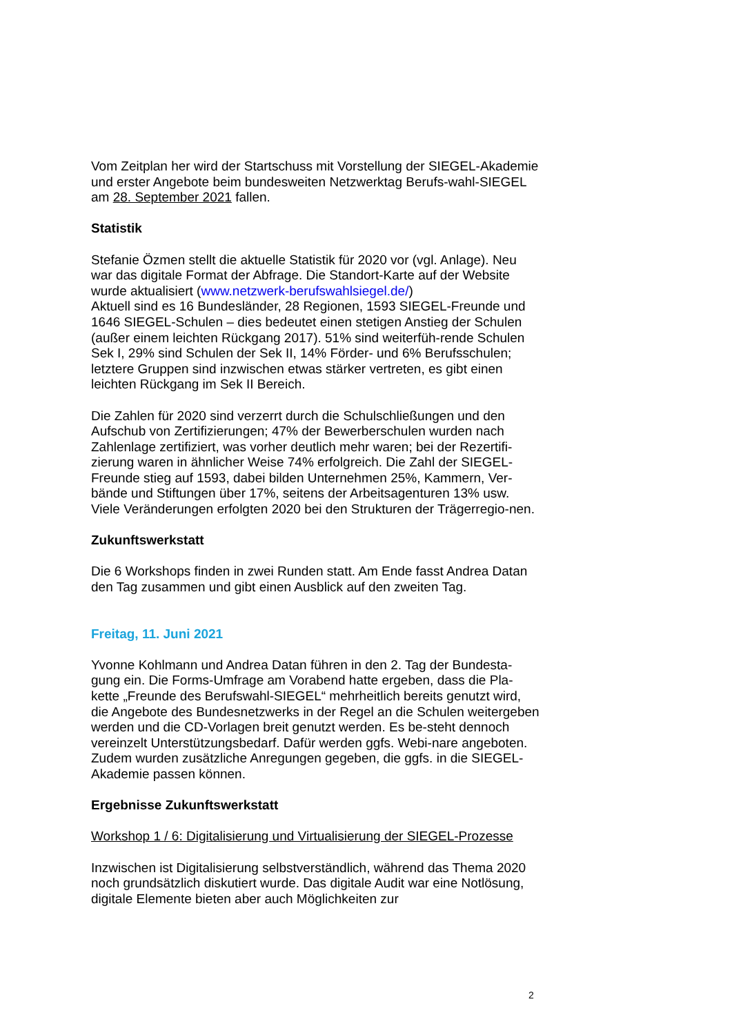Vom Zeitplan her wird der Startschuss mit Vorstellung der SIEGEL-Akademie und erster Angebote beim bundesweiten Netzwerktag Berufs-wahl-SIEGEL am 28. September 2021 fallen.
Statistik
Stefanie Özmen stellt die aktuelle Statistik für 2020 vor (vgl. Anlage). Neu war das digitale Format der Abfrage. Die Standort-Karte auf der Website wurde aktualisiert (www.netzwerk-berufswahlsiegel.de/)
Aktuell sind es 16 Bundesländer, 28 Regionen, 1593 SIEGEL-Freunde und 1646 SIEGEL-Schulen – dies bedeutet einen stetigen Anstieg der Schulen (außer einem leichten Rückgang 2017). 51% sind weiterfüh-rende Schulen Sek I, 29% sind Schulen der Sek II, 14% Förder- und 6% Berufsschulen; letztere Gruppen sind inzwischen etwas stärker vertreten, es gibt einen leichten Rückgang im Sek II Bereich.
Die Zahlen für 2020 sind verzerrt durch die Schulschließungen und den Aufschub von Zertifizierungen; 47% der Bewerberschulen wurden nach Zahlenlage zertifiziert, was vorher deutlich mehr waren; bei der Rezertifi-zierung waren in ähnlicher Weise 74% erfolgreich. Die Zahl der SIEGEL-Freunde stieg auf 1593, dabei bilden Unternehmen 25%, Kammern, Ver-bände und Stiftungen über 17%, seitens der Arbeitsagenturen 13% usw. Viele Veränderungen erfolgten 2020 bei den Strukturen der Trägerregio-nen.
Zukunftswerkstatt
Die 6 Workshops finden in zwei Runden statt. Am Ende fasst Andrea Datan den Tag zusammen und gibt einen Ausblick auf den zweiten Tag.
Freitag, 11. Juni 2021
Yvonne Kohlmann und Andrea Datan führen in den 2. Tag der Bundesta-gung ein. Die Forms-Umfrage am Vorabend hatte ergeben, dass die Pla-kette „Freunde des Berufswahl-SIEGEL“ mehrheitlich bereits genutzt wird, die Angebote des Bundesnetzwerks in der Regel an die Schulen weitergeben werden und die CD-Vorlagen breit genutzt werden. Es be-steht dennoch vereinzelt Unterstützungsbedarf. Dafür werden ggfs. Webi-nare angeboten. Zudem wurden zusätzliche Anregungen gegeben, die ggfs. in die SIEGEL-Akademie passen können.
Ergebnisse Zukunftswerkstatt
Workshop 1 / 6: Digitalisierung und Virtualisierung der SIEGEL-Prozesse
Inzwischen ist Digitalisierung selbstverständlich, während das Thema 2020 noch grundsätzlich diskutiert wurde. Das digitale Audit war eine Notlösung, digitale Elemente bieten aber auch Möglichkeiten zur
2